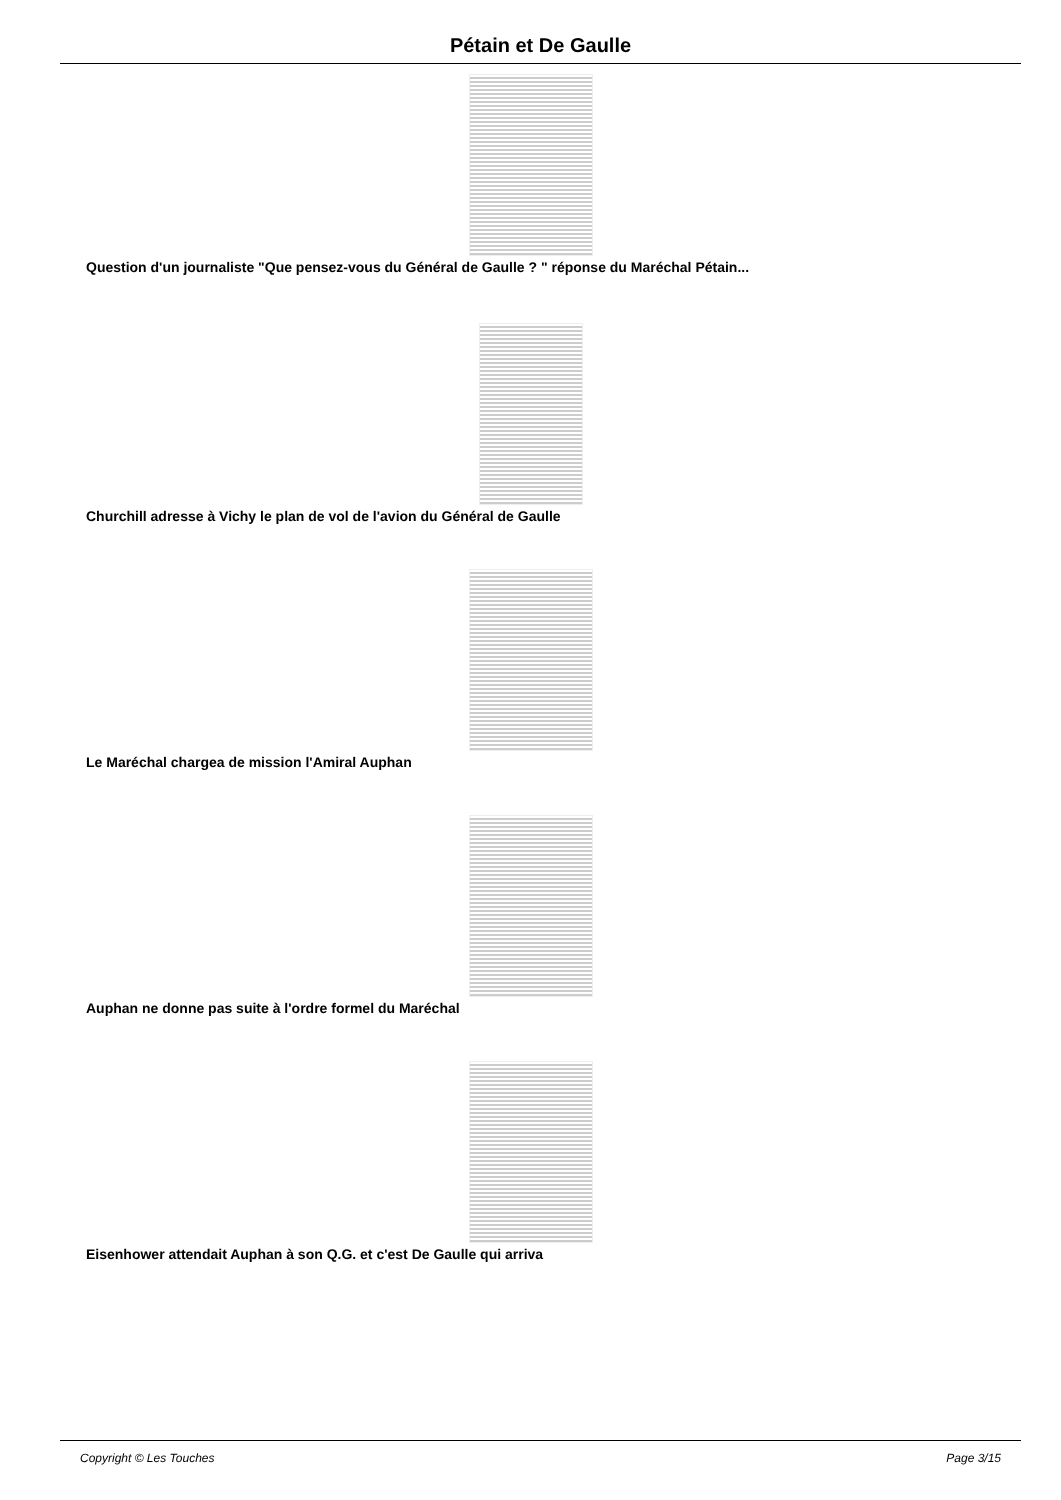Pétain et De Gaulle
Question d'un journaliste "Que pensez-vous du Général de Gaulle ? " réponse du Maréchal Pétain...
Churchill adresse à Vichy le plan de vol de l'avion du Général de Gaulle
Le Maréchal chargea de mission l'Amiral Auphan
Auphan ne donne pas suite à l'ordre formel du Maréchal
Eisenhower attendait Auphan à son Q.G. et c'est De Gaulle qui arriva
Copyright © Les Touches Page 3/15